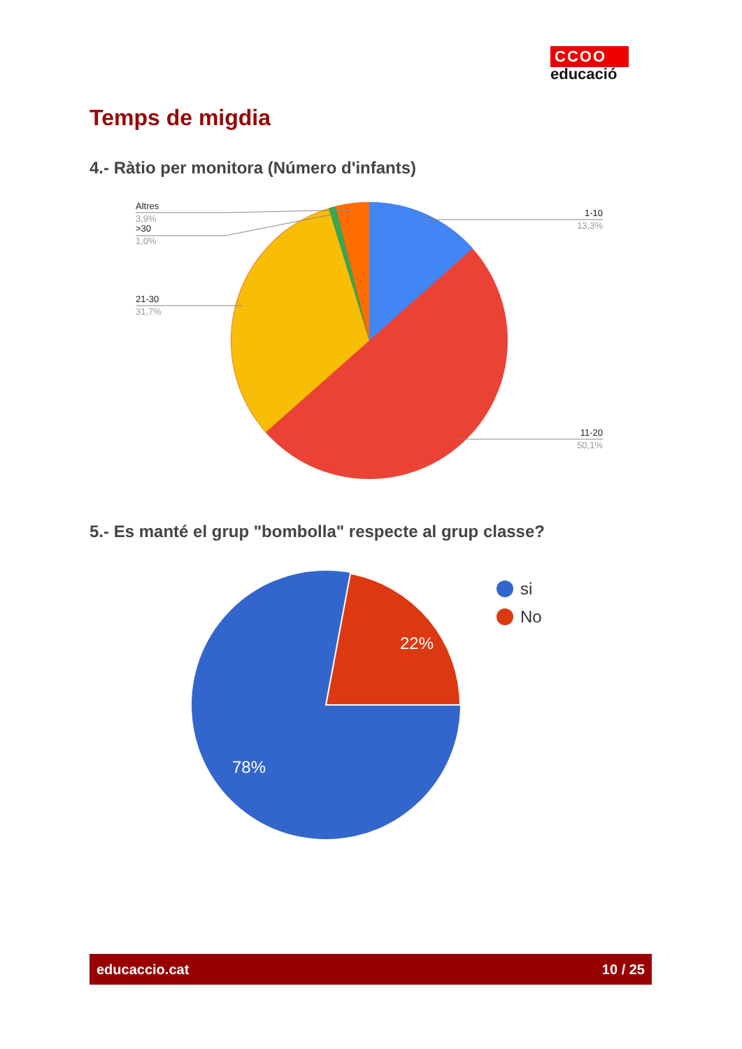CCOO
educació
Temps de migdia
4.- Ràtio per monitora (Número d'infants)
22%
78%
Altres
3,9%
>30
1,0%
21-30
31,7%
1-10
13,3%
11-20
50,1%
5.- Es manté el grup "bombolla" respecte al grup classe?
si
No
educaccio.cat 10 / 25